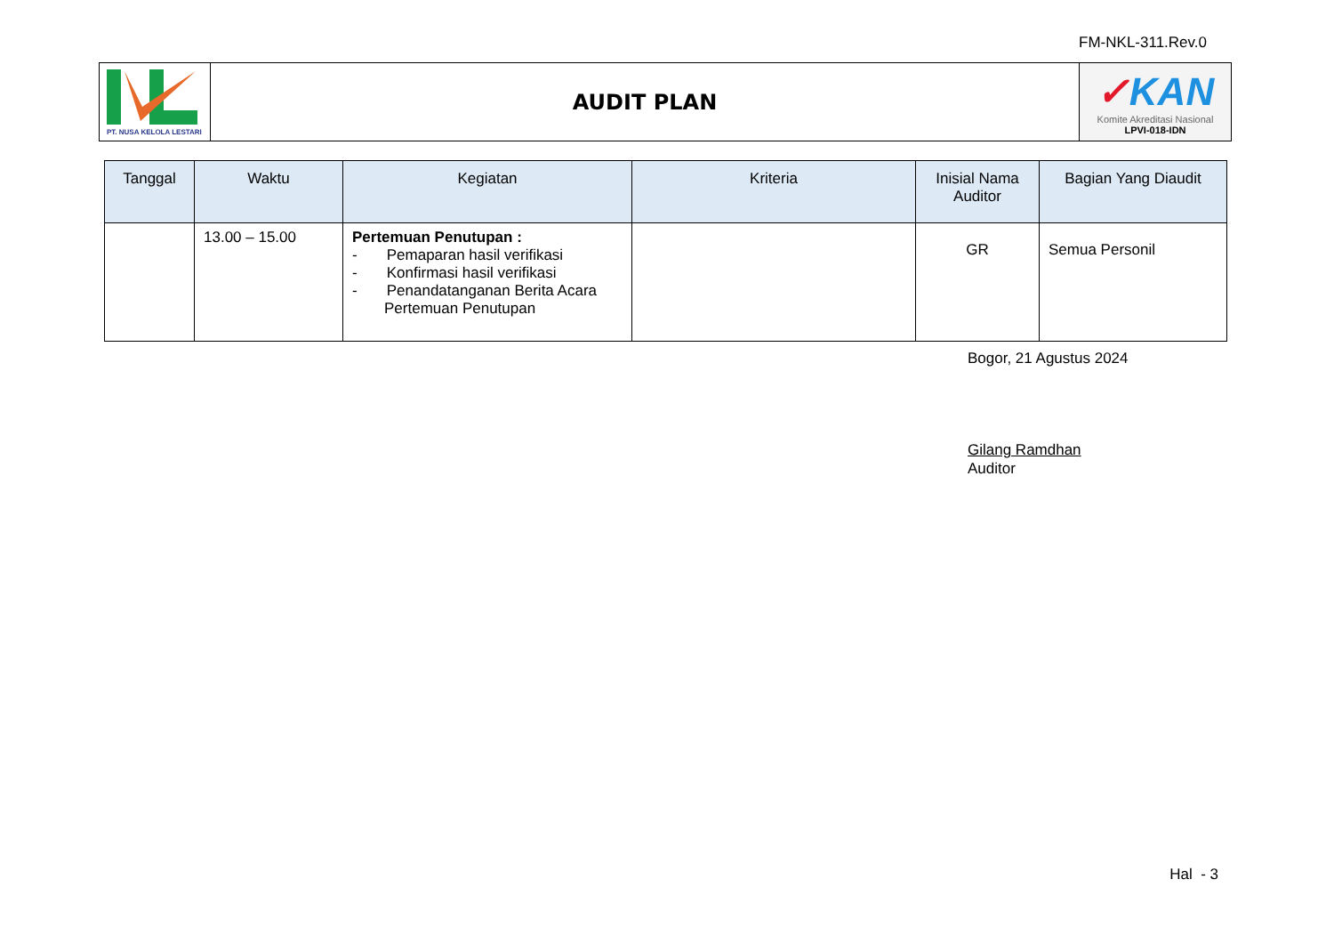FM-NKL-311.Rev.0
| PT. NUSA KELOLA LESTARI | AUDIT PLAN | ✓ KAN Komite Akreditasi Nasional LPVI-018-IDN |
| Tanggal | Waktu | Kegiatan | Kriteria | Inisial Nama Auditor | Bagian Yang Diaudit |
| --- | --- | --- | --- | --- | --- |
| | 13.00 – 15.00 | Pertemuan Penutupan : - Pemaparan hasil verifikasi - Konfirmasi hasil verifikasi - Penandatanganan Berita Acara Pertemuan Penutupan | | GR | Semua Personil |
Bogor, 21 Agustus 2024
Gilang Ramdhan
Auditor
Hal - 3